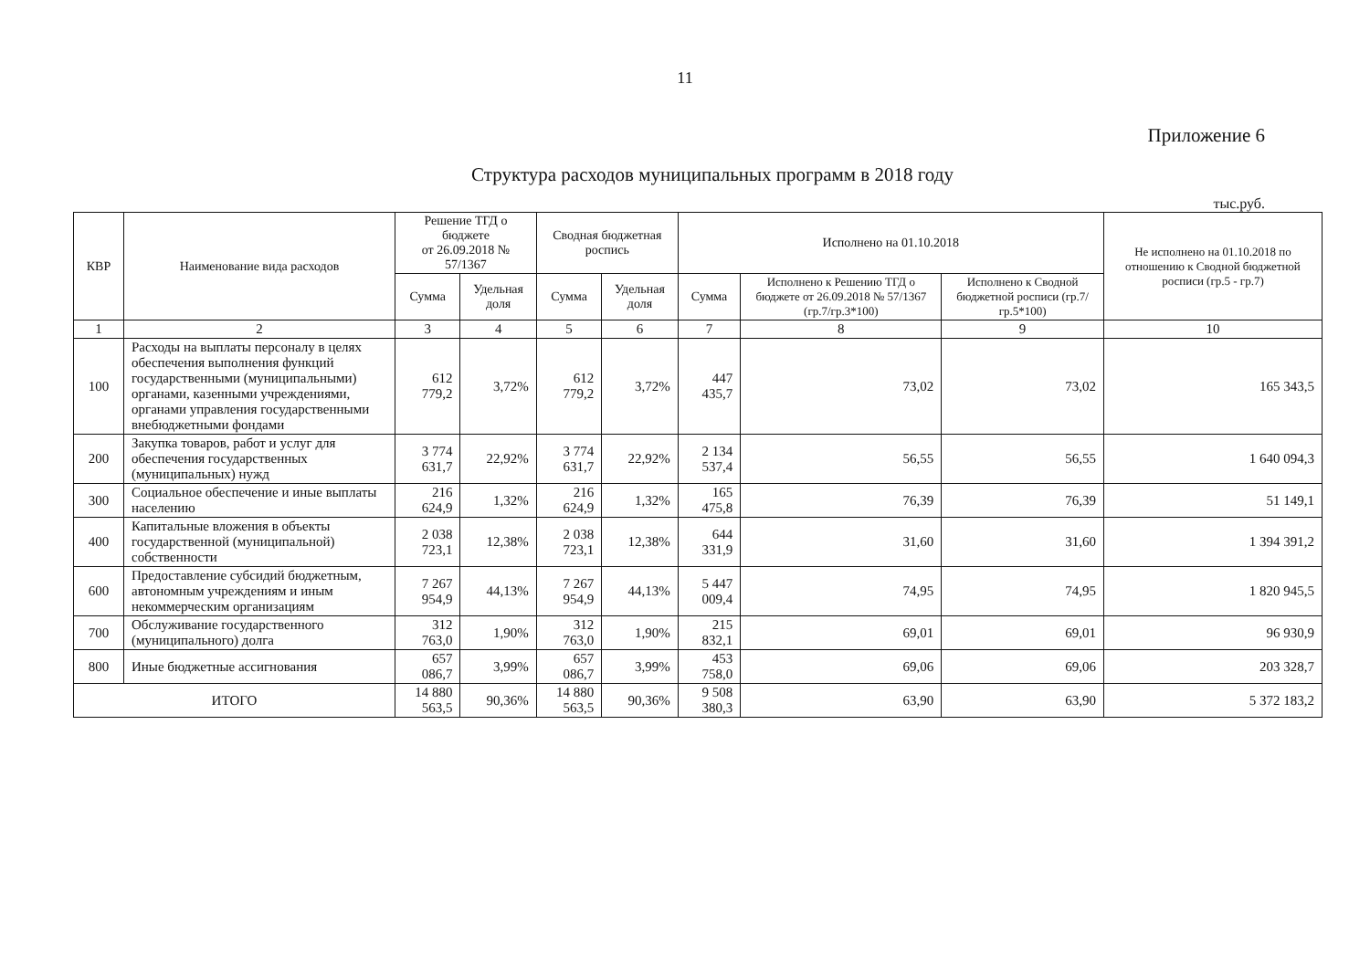11
Приложение 6
Структура расходов муниципальных программ в 2018 году
тыс.руб.
| КВР | Наименование вида расходов | Решение ТГД о бюджете от 26.09.2018 № 57/1367 | | Сводная бюджетная роспись | | Исполнено на 01.10.2018 | | | Не исполнено на 01.10.2018 по отношению к Сводной бюджетной росписи (гр.5 - гр.7) |
| --- | --- | --- | --- | --- | --- | --- | --- | --- | --- |
| | | Сумма | Удельная доля | Сумма | Удельная доля | Сумма | Исполнено к Решению ТГД о бюджете от 26.09.2018 № 57/1367 (гр.7/гр.3*100) | Исполнено к Сводной бюджетной росписи (гр.7/гр.5*100) | |
| 1 | 2 | 3 | 4 | 5 | 6 | 7 | 8 | 9 | 10 |
| 100 | Расходы на выплаты персоналу в целях обеспечения выполнения функций государственными (муниципальными) органами, казенными учреждениями, органами управления государственными внебюджетными фондами | 612 779,2 | 3,72% | 612 779,2 | 3,72% | 447 435,7 | 73,02 | 73,02 | 165 343,5 |
| 200 | Закупка товаров, работ и услуг для обеспечения государственных (муниципальных) нужд | 3 774 631,7 | 22,92% | 3 774 631,7 | 22,92% | 2 134 537,4 | 56,55 | 56,55 | 1 640 094,3 |
| 300 | Социальное обеспечение и иные выплаты населению | 216 624,9 | 1,32% | 216 624,9 | 1,32% | 165 475,8 | 76,39 | 76,39 | 51 149,1 |
| 400 | Капитальные вложения в объекты государственной (муниципальной) собственности | 2 038 723,1 | 12,38% | 2 038 723,1 | 12,38% | 644 331,9 | 31,60 | 31,60 | 1 394 391,2 |
| 600 | Предоставление субсидий бюджетным, автономным учреждениям и иным некоммерческим организациям | 7 267 954,9 | 44,13% | 7 267 954,9 | 44,13% | 5 447 009,4 | 74,95 | 74,95 | 1 820 945,5 |
| 700 | Обслуживание государственного (муниципального) долга | 312 763,0 | 1,90% | 312 763,0 | 1,90% | 215 832,1 | 69,01 | 69,01 | 96 930,9 |
| 800 | Иные бюджетные ассигнования | 657 086,7 | 3,99% | 657 086,7 | 3,99% | 453 758,0 | 69,06 | 69,06 | 203 328,7 |
| ИТОГО | | 14 880 563,5 | 90,36% | 14 880 563,5 | 90,36% | 9 508 380,3 | 63,90 | 63,90 | 5 372 183,2 |